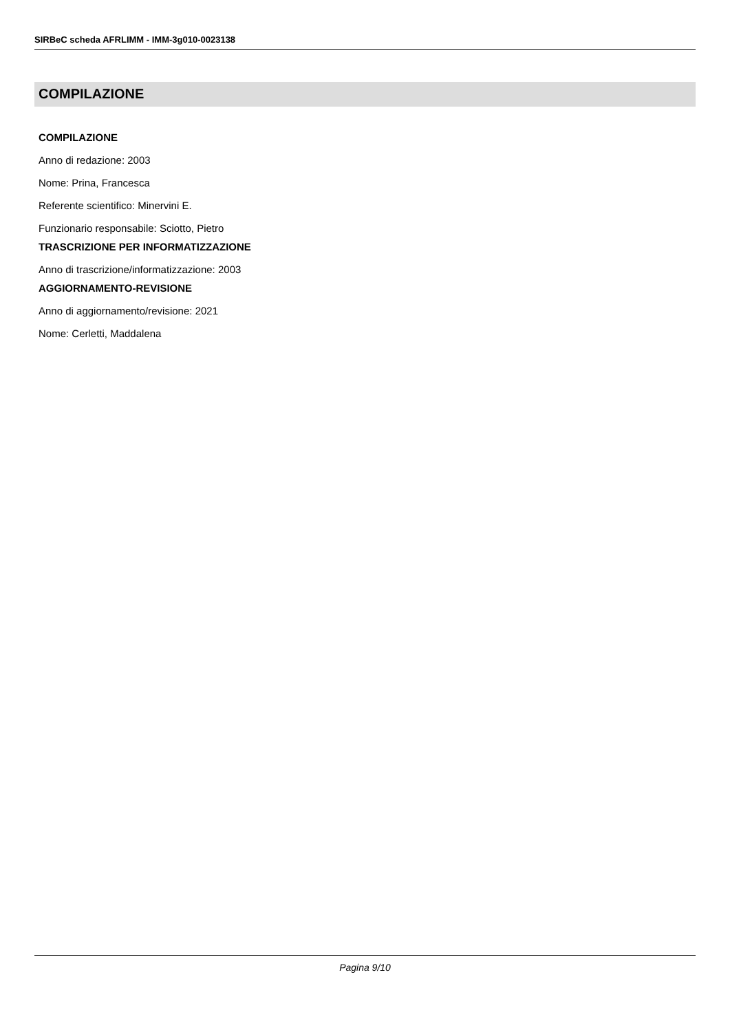SIRBeC scheda AFRLIMM - IMM-3g010-0023138
COMPILAZIONE
COMPILAZIONE
Anno di redazione: 2003
Nome: Prina, Francesca
Referente scientifico: Minervini E.
Funzionario responsabile: Sciotto, Pietro
TRASCRIZIONE PER INFORMATIZZAZIONE
Anno di trascrizione/informatizzazione: 2003
AGGIORNAMENTO-REVISIONE
Anno di aggiornamento/revisione: 2021
Nome: Cerletti, Maddalena
Pagina 9/10